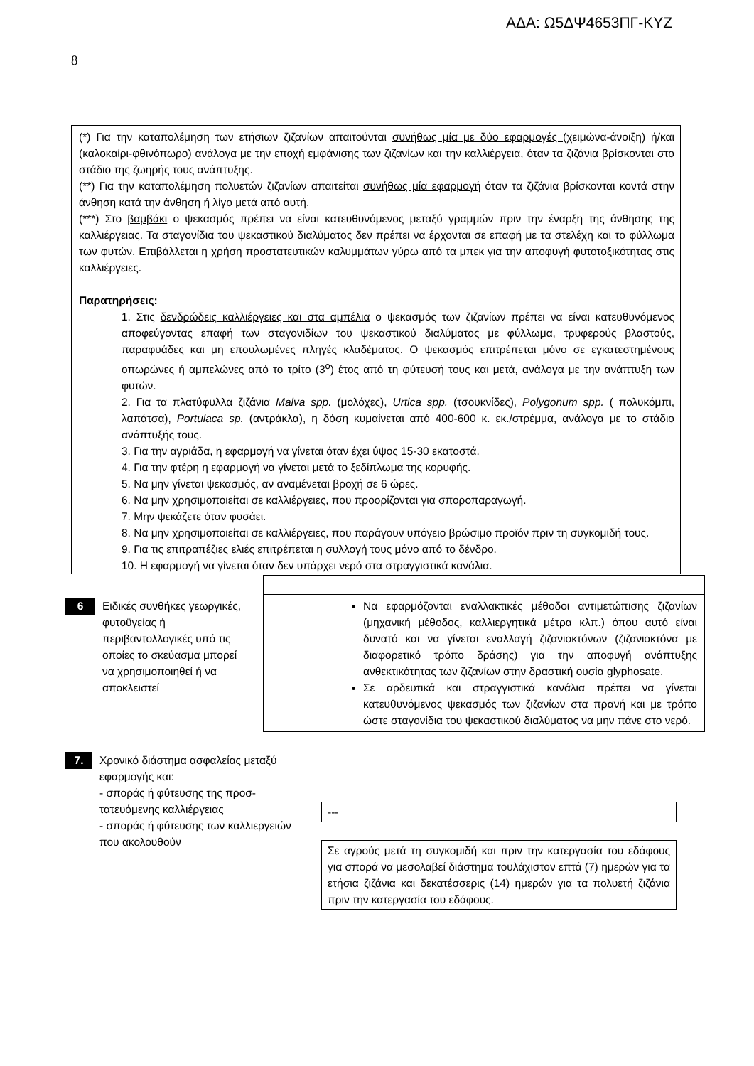ΑΔΑ: Ω5ΔΨ4653ΠΓ-ΚΥΖ
8
(*) Για την καταπολέμηση των ετήσιων ζιζανίων απαιτούνται συνήθως μία με δύο εφαρμογές (χειμώνα-άνοιξη) ή/και (καλοκαίρι-φθινόπωρο) ανάλογα με την εποχή εμφάνισης των ζιζανίων και την καλλιέργεια, όταν τα ζιζάνια βρίσκονται στο στάδιο της ζωηρής τους ανάπτυξης.
(**) Για την καταπολέμηση πολυετών ζιζανίων απαιτείται συνήθως μία εφαρμογή όταν τα ζιζάνια βρίσκονται κοντά στην άνθηση κατά την άνθηση ή λίγο μετά από αυτή.
(***) Στο βαμβάκι ο ψεκασμός πρέπει να είναι κατευθυνόμενος μεταξύ γραμμών πριν την έναρξη της άνθησης της καλλιέργειας. Τα σταγονίδια του ψεκαστικού διαλύματος δεν πρέπει να έρχονται σε επαφή με τα στελέχη και το φύλλωμα των φυτών. Επιβάλλεται η χρήση προστατευτικών καλυμμάτων γύρω από τα μπεκ για την αποφυγή φυτοτοξικότητας στις καλλιέργειες.
Παρατηρήσεις:
1. Στις δενδρώδεις καλλιέργειες και στα αμπέλια ο ψεκασμός των ζιζανίων πρέπει να είναι κατευθυνόμενος αποφεύγοντας επαφή των σταγονιδίων του ψεκαστικού διαλύματος με φύλλωμα, τρυφερούς βλαστούς, παραφυάδες και μη επουλωμένες πληγές κλαδέματος. Ο ψεκασμός επιτρέπεται μόνο σε εγκατεστημένους οπωρώνες ή αμπελώνες από το τρίτο (3<sup>ο</sup>) έτος από τη φύτευσή τους και μετά, ανάλογα με την ανάπτυξη των φυτών.
2. Για τα πλατύφυλλα ζιζάνια Malva spp. (μολόχες), Urtica spp. (τσουκνίδες), Polygonum spp. ( πολυκόμπι, λαπάτσα), Portulaca sp. (αντράκλα), η δόση κυμαίνεται από 400-600 κ. εκ./στρέμμα, ανάλογα με το στάδιο ανάπτυξής τους.
3. Για την αγριάδα, η εφαρμογή να γίνεται όταν έχει ύψος 15-30 εκατοστά.
4. Για την φτέρη η εφαρμογή να γίνεται μετά το ξεδίπλωμα της κορυφής.
5. Να μην γίνεται ψεκασμός, αν αναμένεται βροχή σε 6 ώρες.
6. Να μην χρησιμοποιείται σε καλλιέργειες, που προορίζονται για σποροπαραγωγή.
7. Μην ψεκάζετε όταν φυσάει.
8. Να μην χρησιμοποιείται σε καλλιέργειες, που παράγουν υπόγειο βρώσιμο προϊόν πριν τη συγκομιδή τους.
9. Για τις επιτραπέζιες ελιές επιτρέπεται η συλλογή τους μόνο από το δένδρο.
10. Η εφαρμογή να γίνεται όταν δεν υπάρχει νερό στα στραγγιστικά κανάλια.
6
Ειδικές συνθήκες γεωργικές, φυτοϋγείας ή περιβαντολλογικές υπό τις οποίες το σκεύασμα μπορεί να χρησιμοποιηθεί ή να αποκλειστεί
Να εφαρμόζονται εναλλακτικές μέθοδοι αντιμετώπισης ζιζανίων (μηχανική μέθοδος, καλλιεργητικά μέτρα κλπ.) όπου αυτό είναι δυνατό και να γίνεται εναλλαγή ζιζανιοκτόνων (ζιζανιοκτόνα με διαφορετικό τρόπο δράσης) για την αποφυγή ανάπτυξης ανθεκτικότητας των ζιζανίων στην δραστική ουσία glyphosate.
Σε αρδευτικά και στραγγιστικά κανάλια πρέπει να γίνεται κατευθυνόμενος ψεκασμός των ζιζανίων στα πρανή και με τρόπο ώστε σταγονίδια του ψεκαστικού διαλύματος να μην πάνε στο νερό.
7.
Χρονικό διάστημα ασφαλείας μεταξύ εφαρμογής και:
- σποράς ή φύτευσης της προσ-τατευόμενης καλλιέργειας
- σποράς ή φύτευσης των καλλιεργειών που ακολουθούν
---
Σε αγρούς μετά τη συγκομιδή και πριν την κατεργασία του εδάφους για σπορά να μεσολαβεί διάστημα τουλάχιστον επτά (7) ημερών για τα ετήσια ζιζάνια και δεκατέσσερις (14) ημερών για τα πολυετή ζιζάνια πριν την κατεργασία του εδάφους.